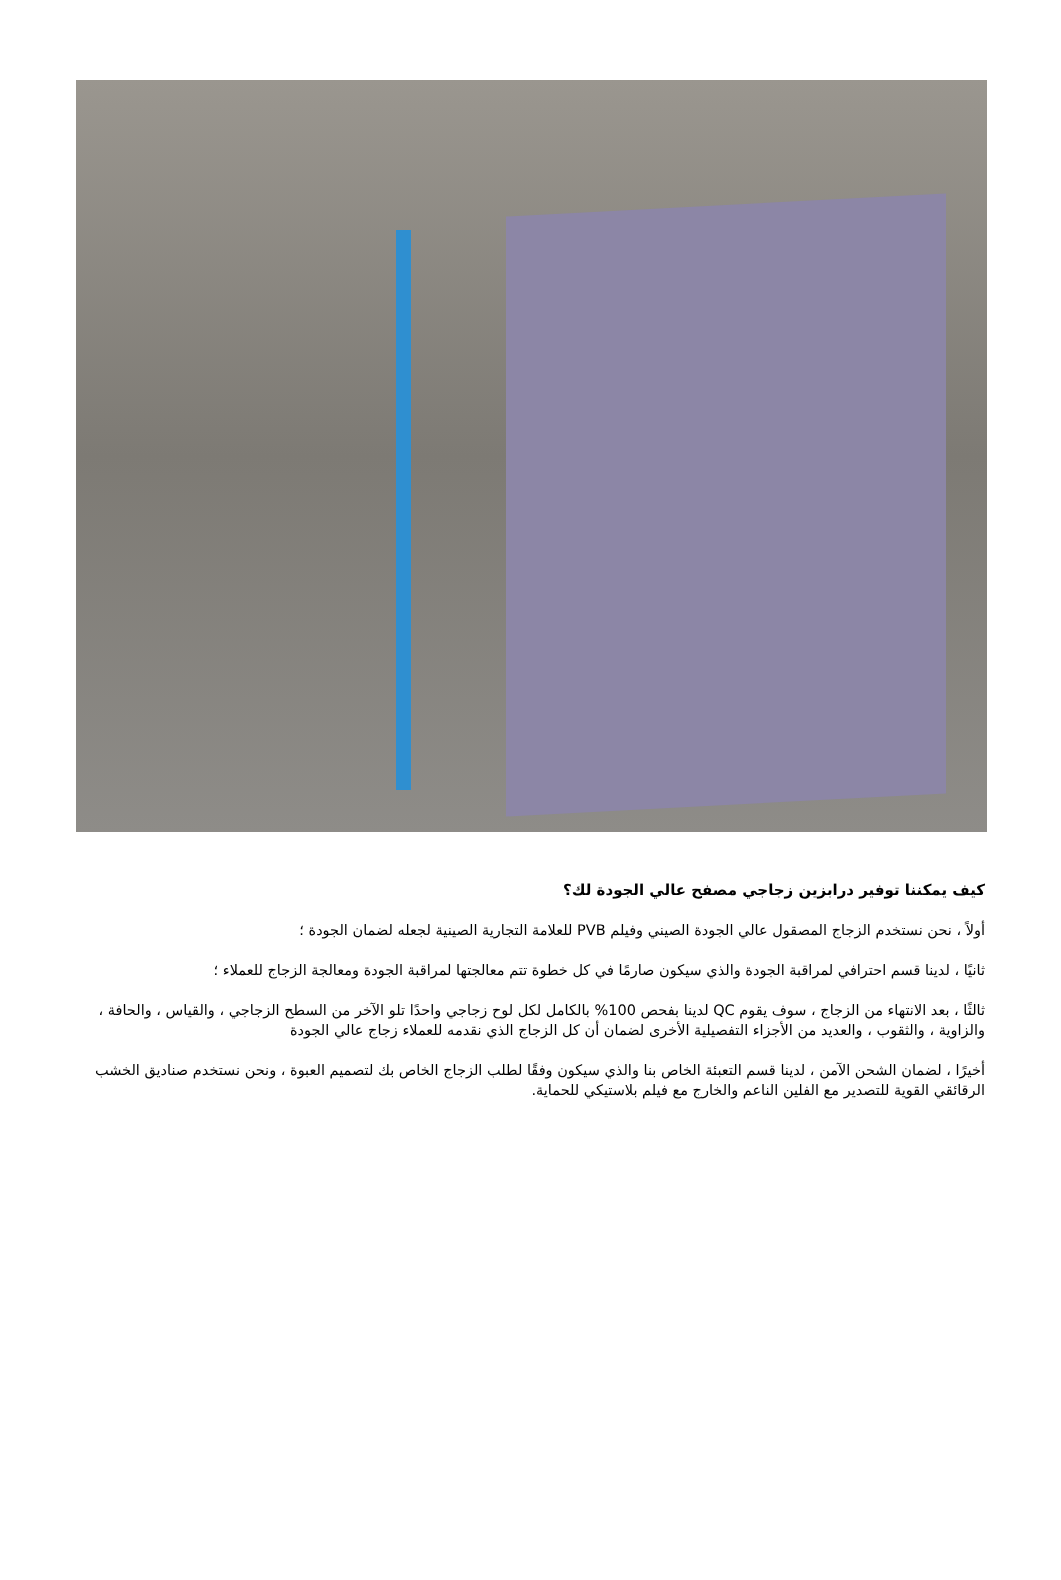كيف يمكننا توفير درابزين زجاجي مصفح عالي الجودة لك؟
أولاً ، نحن نستخدم الزجاج المصقول عالي الجودة الصيني وفيلم PVB للعلامة التجارية الصينية لجعله لضمان الجودة ؛
ثانيًا ، لدينا قسم احترافي لمراقبة الجودة والذي سيكون صارمًا في كل خطوة تتم معالجتها لمراقبة الجودة ومعالجة الزجاج للعملاء ؛
ثالثًا ، بعد الانتهاء من الزجاج ، سوف يقوم QC لدينا بفحص 100% بالكامل لكل لوح زجاجي واحدًا تلو الآخر من السطح الزجاجي ، والقياس ، والحافة ، والزاوية ، والثقوب ، والعديد من الأجزاء التفصيلية الأخرى لضمان أن كل الزجاج الذي نقدمه للعملاء زجاج عالي الجودة
أخيرًا ، لضمان الشحن الآمن ، لدينا قسم التعبئة الخاص بنا والذي سيكون وفقًا لطلب الزجاج الخاص بك لتصميم العبوة ، ونحن نستخدم صناديق الخشب الرقائقي القوية للتصدير مع الفلين الناعم والخارج مع فيلم بلاستيكي للحماية.